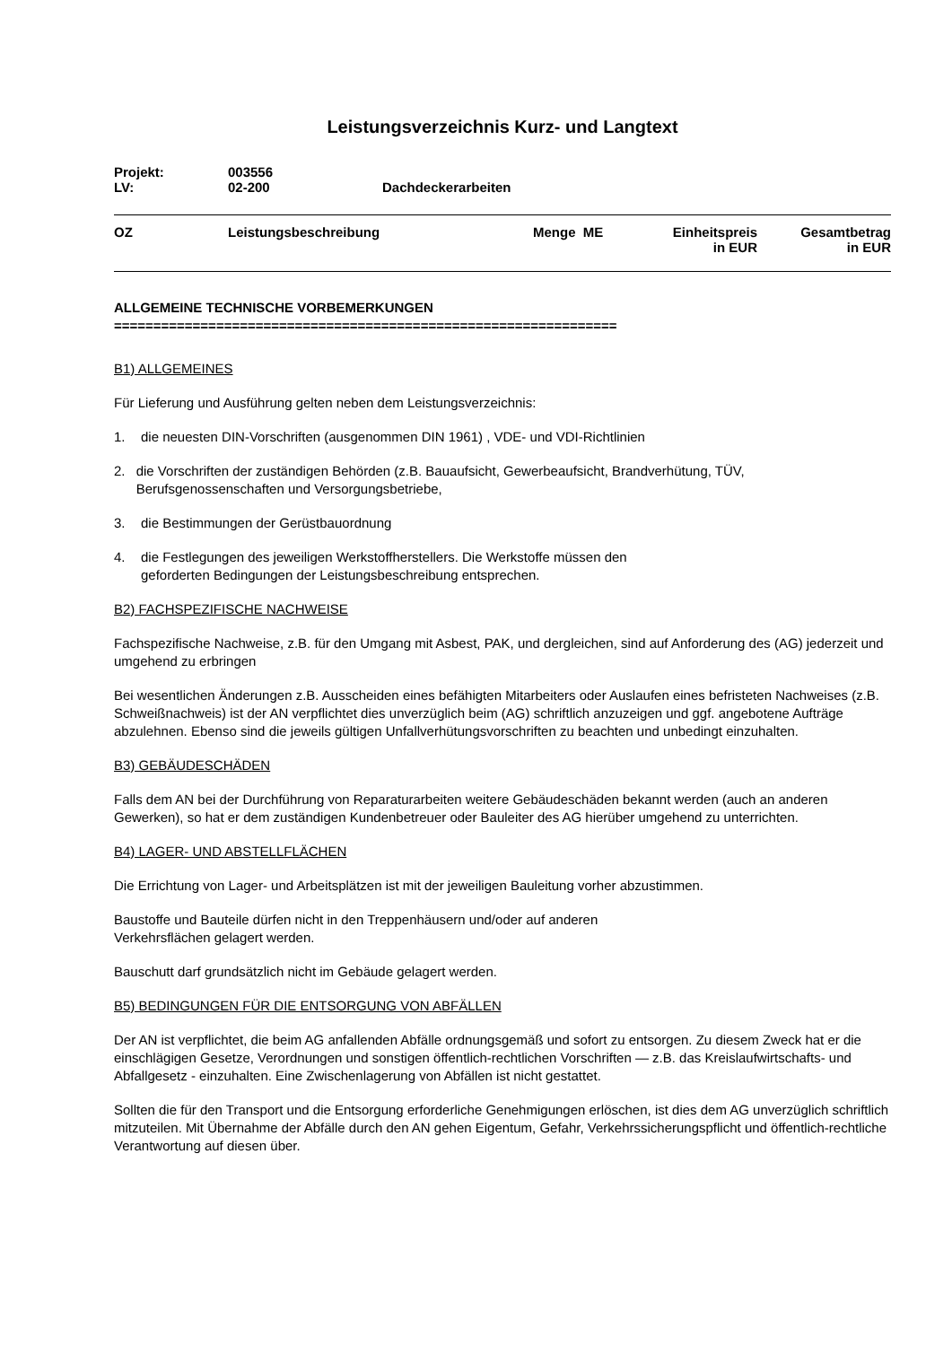Leistungsverzeichnis Kurz- und Langtext
| Projekt: | 003556 | |
| LV: | 02-200 | Dachdeckerarbeiten |
| OZ | Leistungsbeschreibung | Menge ME | Einheitspreis in EUR | Gesamtbetrag in EUR |
| --- | --- | --- | --- | --- |
ALLGEMEINE TECHNISCHE VORBEMERKUNGEN
================================================================
B1) ALLGEMEINES
Für Lieferung und Ausführung gelten neben dem Leistungsverzeichnis:
1. die neuesten DIN-Vorschriften (ausgenommen DIN 1961) , VDE- und VDI-Richtlinien
2. die Vorschriften der zuständigen Behörden (z.B. Bauaufsicht, Gewerbeaufsicht, Brandverhütung, TÜV, Berufsgenossenschaften und Versorgungsbetriebe,
3. die Bestimmungen der Gerüstbauordnung
4. die Festlegungen des jeweiligen Werkstoffherstellers. Die Werkstoffe müssen den
geforderten Bedingungen der Leistungsbeschreibung entsprechen.
B2) FACHSPEZIFISCHE NACHWEISE
Fachspezifische Nachweise, z.B. für den Umgang mit Asbest, PAK, und dergleichen, sind auf Anforderung des (AG) jederzeit und umgehend zu erbringen
Bei wesentlichen Änderungen z.B. Ausscheiden eines befähigten Mitarbeiters oder Auslaufen eines befristeten Nachweises (z.B. Schweißnachweis) ist der AN verpflichtet dies unverzüglich beim (AG) schriftlich anzuzeigen und ggf. angebotene Aufträge abzulehnen. Ebenso sind die jeweils gültigen Unfallverhütungsvorschriften zu beachten und unbedingt einzuhalten.
B3) GEBÄUDESCHÄDEN
Falls dem AN bei der Durchführung von Reparaturarbeiten weitere Gebäudeschäden bekannt werden (auch an anderen Gewerken), so hat er dem zuständigen Kundenbetreuer oder Bauleiter des AG hierüber umgehend zu unterrichten.
B4) LAGER- UND ABSTELLFLÄCHEN
Die Errichtung von Lager- und Arbeitsplätzen ist mit der jeweiligen Bauleitung vorher abzustimmen.
Baustoffe und Bauteile dürfen nicht in den Treppenhäusern und/oder auf anderen
Verkehrsflächen gelagert werden.
Bauschutt darf grundsätzlich nicht im Gebäude gelagert werden.
B5) BEDINGUNGEN FÜR DIE ENTSORGUNG VON ABFÄLLEN
Der AN ist verpflichtet, die beim AG anfallenden Abfälle ordnungsgemäß und sofort zu entsorgen. Zu diesem Zweck hat er die einschlägigen Gesetze, Verordnungen und sonstigen öffentlich-rechtlichen Vorschriften — z.B. das Kreislaufwirtschafts- und Abfallgesetz - einzuhalten. Eine Zwischenlagerung von Abfällen ist nicht gestattet.
Sollten die für den Transport und die Entsorgung erforderliche Genehmigungen erlöschen, ist dies dem AG unverzüglich schriftlich mitzuteilen. Mit Übernahme der Abfälle durch den AN gehen Eigentum, Gefahr, Verkehrssicherungspflicht und öffentlich-rechtliche Verantwortung auf diesen über.